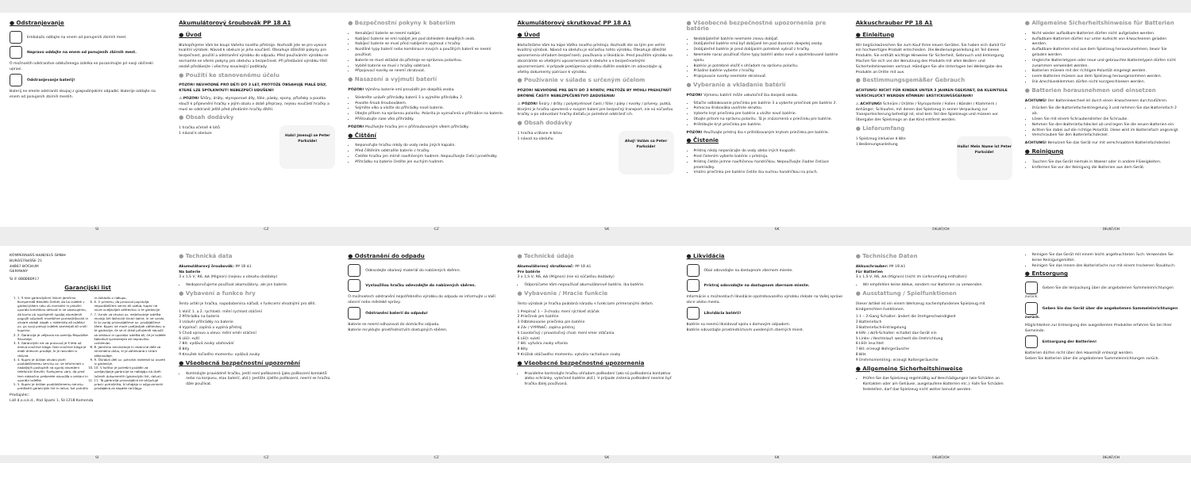● Odstranjevanje
Embalažo oddajte na enem od ponujenih zbirnih mest.
Napravo oddajte na enem od ponujenih zbirnih mest.
O možnostih odstranitve odsluženega izdelka se pozanimajte pri svoji občinski upravi.
Odstranjevanje baterij!
Baterij ne smete odstraniti skupaj z gospodinjskimi odpadki. Baterije oddajte na enem od ponujenih zbirnih mestih.
Akumulátorový šroubovák PP 18 A1
● Úvod
Blahopřejeme Vám ke koupi Vašeho nového přístroje. Rozhodli jste se pro vysoce kvalitní výrobek. Návod k obsluze je jeho součástí. Obsahuje důležité pokyny pro bezpečnost, použití a odstranění výrobku do odpadu. Před použi­váním výrobku se seznamte se všemi pokyny pro obsluhu a bezpečnost. Při předávání výrobku třetí osobě předávejte i všechny související podklady.
● Použití ke stanovenému účelu
POZOR! NEVHODNÉ PRO DĚTI DO 3 LET, PROTOŽE OBSAHUJE MALÉ DÍLY, KTERÉ LZE SPOLKNOUT! NEBEZPEČÍ UDUŠENÍ!
⚠ POZOR! Šňůry, dráty, styroporové díly, fólie, pásky, spony, přívěsky a poutka slouží k připevnění hračky v jejím obalu v době přepravy, nejsou součástí hračky a musí se odstranit ještě před předáním hračky dítěti.
● Obsah dodávky
Haló! Jmenuji se Peter Parkside!
1 hračka včetně 4 bitů
1 návod k obsluze
● Bezpečnostní pokyny k bateriím
Nenabíjecí baterie se nesmí nabíjet.
Nabíjecí baterie se smí nabíjet jen pod dohledem dospělých osob.
Nabíjecí baterie se musí před nabíjením vyjmout z hračky.
Rozdílné typy baterií nebo kombinace nových a použitých baterií se nesmí používat.
Baterie se musí vkládat do přístroje se správnou polaritou.
Vybité baterie se musí z hračky odstranit.
Připojovací svorky se nesmí zkratovat.
● Nasazení a vyjmutí baterií
POZOR! Výměnu baterie smí provádět jen dospělá osoba.
Stiskněte uzávěr přihrádky baterií 3 a vyjměte přihrádku 2.
Povolte šroub šroubovákem.
Sejměte víko a vložte do přihrádky nové baterie.
Dbejte přitom na správnou polaritu. Polarita je vyznačená v přihrádce na baterie.
Přišroubujte zase víko přihrádky.
POZOR! Používejte hračku jen s přišroubovaným víkem přihrádky.
● Čištění
Neponořujte hračku nikdy do vody nebo jiných kapalin.
Před čištěním odstraňte baterie z hračky.
Čistěte hračku jen mírně navlhčeným hadrem. Nepoužívejte čisticí prostředky.
Přihrádku na baterie čistěte jen suchým hadrem.
Akumulátorový skrutkovač PP 18 A1
● Úvod
Blahoželáme Vám ku kúpe Vášho nového prístroja. Rozhodli ste sa tým pre veľmi kvalitný výrobok. Návod na obsluhu je súčasťou tohto výrobku. Obsahuje dôležité upozornenia ohľadom bezpečnosti, používania a likvidácie. Pred po­užitím výrobku sa oboznámte so všetkými upozorneniami k obsluhe a s bezpeč­nostnými upozorneniami. V prípade postúpenia výrobku ďalším osobám im odovzdajte aj všetky dokumenty patriace k výrobku.
● Používanie v súlade s určeným účelom
POZOR! NEVHODNÉ PRE DETI DO 3 ROKOV, PRETOŽE BY MOHLI PREHLTNÚŤ DROBNÉ ČASTI! NEBEZPEČENSTVO ZADUSENIA!
⚠ POZOR! Šnúry / drôty / polystyrénové časti / fólie / pásy / svorky / prívesy, putká, ktorými je hračka upevnená v svojom balení pre bezpečný transport, nie sú súčasťou hračky a po odovzdaní hračky dieťaťu je potrebné odstrá­niť ich.
● Obsah dodávky
Ahoj! Volám sa Peter Parkside!
1 hračka vrátane 4 bitov
1 návod na obsluhu
● Všeobecné bezpečnostné upozornenia pre batérie
Nedobíjateľné batérie nesmiete znovu dobíjať.
Dobíjateľné batérie smú byť dobíjané len pod dozorom dospelej osoby.
Dobíjateľné batérie je pred dobíjaním potrebné vybrať z hračky.
Nesmiete naraz používať rôzne typy batérií alebo nové a opotrebované batérie spolu.
Batérie je potrebné vložiť s ohľadom na správnu polaritu.
Prázdne batérie vyberte z hračky.
Pripojovacie svorky nesmiete skratovať.
● Vyberanie a vkladanie batérií
POZOR! Výmenu batérií môže uskutočniť iba dospelá osoba.
Stlačte odblokovanie priečinka pre batérie 3 a vyberte priečinok pre batérie 2.
Pomocou šrobováka uvoľnite skrutku.
Vyberte kryt priečinka pre batérie a vložte nové batérie.
Dbajte pritom na správnu polaritu. Tá je znázornená v priečinku pre batérie.
Prišróbujte kryt priečinka pre batérie.
POZOR! Používajte prístroj iba s prišróbovaným krytom priečinka pre batérie.
● Čistenie
Prístroj nikdy neponárajte do vody alebo iných kvapalín.
Pred čistením vyberte batérie z prístroja.
Prístroj čistite jemne navlhčenou handričkou. Nepoužívajte žiadne čistiace prostriedky.
Vnútro priečinka pre batérie čistite iba suchou handričkou na prach.
Akkuschrauber PP 18 A1
● Einleitung
Wir beglückwünschen Sie zum Kauf Ihres neuen Gerätes. Sie haben sich damit für ein hochwertiges Produkt entschieden. Die Bedienungsanleitung ist Teil dieses Produkts. Sie enthält wichtige Hinweise für Sicherheit, Gebrauch und Entsor­gung. Machen Sie sich vor der Benutzung des Produkts mit allen Bedien- und Sicherheitshinweisen vertraut. Händigen Sie alle Unterlagen bei Weitergabe des Produkts an Dritte mit aus.
● Bestimmungsgemäßer Gebrauch
ACHTUNG! NICHT FÜR KINDER UNTER 3 JAHREN GEEIGNET, DA KLEINTEILE VERSCHLUCKT WERDEN KÖNNEN! ERSTICKUNGSGEFAHR!
⚠ ACHTUNG! Schnüre / Drähte / Styroporteile / Folien / Bänder / Klammern / Anhänger, Schlaufen, mit denen das Spielzeug in seiner Verpackung zur Transportsicherung befestigt ist, sind kein Teil des Spielzeugs und müssen vor Übergabe des Spielzeugs an das Kind entfernt werden.
● Lieferumfang
Hallo! Mein Name ist Peter Parkside!
1 Spielzeug inklusive 4 Bits
1 Bedienungsanleitung
● Allgemeine Sicherheitshinweise für Batterien
Nicht wieder aufladbare Batterien dürfen nicht aufgeladen werden.
Aufladbare Batterien dürfen nur unter Aufsicht von Erwachsenen geladen werden.
Aufladbare Batterien sind aus dem Spielzeug herauszunehmen, bevor Sie geladen werden.
Ungleiche Batterietypen oder neue und gebrauchte Batterietypen dürfen nicht zusammen verwendet werden.
Batterien müssen mit der richtigen Polarität eingelegt werden.
Leere Batterien müssen aus dem Spielzeug herausgenommen werden.
Die Anschlussklemmen dürfen nicht kurzgeschlossen werden.
● Batterien herausnehmen und einsetzen
ACHTUNG! Der Batteriewechsel ist durch einen Erwachsenen durchzuführen.
Drücken Sie die Batteriefachentriegelung 3 und nehmen Sie das Batte­riefach 2 ab.
Lösen Sie mit einem Schraubendreher die Schraube.
Nehmen Sie den Batteriefachdeckel ab und legen Sie die neuen Batterien ein.
Achten Sie dabei auf die richtige Polarität. Diese wird im Batteriefach angezeigt.
Verschrauben Sie den Batteriefachdeckel.
ACHTUNG! Benutzen Sie das Gerät nur mit verschraubtem Batteriefachdeckel.
● Reinigung
Tauchen Sie das Gerät niemals in Wasser oder in andere Flüssigkeiten.
Entfernen Sie vor der Reinigung die Batterien aus dem Gerät.
SI
CZ
CZ
SK
SK
DE/AT/CH
DE/AT/CH
KOMPERNASS HANDELS GMBH
BURGSTRASSE 21
44867 BOCHUM
GERMANY
SI ✆ 080080917
Garancijski list
1. 1. S tem garancijskim listom jamčimo Kompernaß Handels GmbH, da bo izdelek v garancijskem roku ob normalni in pravilni uporabi brezhibno deloval in se zavezujemo, da bomo ob izpolnjenih spodaj navedenih pogojih odpravili morebitne pomanjkljivosti in okvare zaradi napak v materialu ali izdelavi oz. po svoji presoji izdelek zamenjali ali vrnili kupnino.
2. 2. Garancija je veljavna na ozemlju Republike Slovenije.
3. 3. Garancijski rok za proizvod je 3 leta od dneva izročitve blaga. Dan izročitve blaga je enak dnevom prodaje, ki je razviden iz računa.
4. 4. Kupec je dolžan okvaro javiti pooblaščenemu servisu oz. se informirati o nadaljnjih postopkih na zgoraj navedeni telefonski številki. Svetujemo vam, da pred tem natančno preberete navodila o sestavi in uporabi izdelka.
5. 5. Kupec je dolžan pooblaščenemu servisu predložiti garancijski list in račun, kot potrdilo in dokazilo o nakupu.
6. 6. V primeru, da proizvod popravlja nepooblaščeni servis ali oseba, kupec ne more uveljavljati zahtevkov iz te garancije.
7. 7. Vzroki za okvaro oz. nedelovanje izdelka morajo biti lastnosti stvari same, in ne vzroki, ki so zunaj proizvajalčeve oz. prodajalčeve sfere. Kupec ne more uveljavljati zahtevkov iz te garancije, če se ni držal priloženih navodil za sestavo in uporabo izdelka ali, če je izdelek kakorkoli spremenjen ali nepravilno vzdrževan.
8. 8. Jamčimo servisiranje in rezervne dele za minimalno dobo, ki je zahtevana s strani zakonodaje.
9. 9. Obrabni deli oz. potrošni material so izvzeti iz garancije.
10. 10. V kolikor je potrebni podatki za uveljavljanje garancije se nahajajo na dveh ločenih dokumentih (garancijski list, račun).
11. 11. Ta garancija proizvajalca ne izključuje pravic potrošnika, ki izhajajo iz odgovornosti prodajalca za napake na blagu.
Prodajalec:
Lidl d.o.o.k.d., Pod lipami 1, SI-1218 Komenda
● Technická data
Akumulátorový šroubovák: PP 18 A1
Na baterie
3 x 1,5 V, R6, AA (Mignon) (nejsou v obsahu dodávky)
Nedoporučujeme používat akumulátory, ale jen baterie.
● Vybavení a funkce hry
Tento artikl je hračka, napodobenina nářadí, s funkcemi vhodnými pro děti.
1 Volič 1. a 2. rychlosti: mění rychlost otáčení
2 Přihrádka na baterie
3 Uzávěr přihrádky na baterie
4 Vypínač: zapíná a vypíná přístroj
5 Chod vpravo a vlevo: mění směr otáčení
6 LED: svítí
7 Bit: vydává zvuky utahování
8 Bity
9 Kroužek točivého momentu: vydává zvuky
● Všeobecná bezpečnostní upozornění
Kontrolujte pravidelně hračku, jestli není poškozená (jako poškození kontaktů nebo na korpusu, stav baterií, atd.). Jestliže zjistíte poškození, nesmí se hračka dále používat.
● Odstranění do odpadu
Odevzdejte obalový materiál do nabízených sběren.
Vysloužilou hračku odevzdejte do nabízených sběren.
O možnostech odstranění nepotřebného výrobku do odpadu se informujte u Vaší obecní nebo městské správy.
Odstranění baterií do odpadu!
Baterie se nesmí odhazovat do domácího odpadu.
Baterie recyklujte prostřednictvím dostupných sběren.
● Technické údaje
Akumulátorový skrutkovač: PP 18 A1
Pre batérie
3 x 1,5 V, R6, AA (Mignon) (nie sú súčasťou dodávky)
Odporúčame Vám nepoužívať akumulátorové batérie, iba batérie.
● Vybavenie / Hracie funkcie
Tento výrobok je hračka podobná náradiu s funkciami primeranými deťom.
1 Prepínač 1 – 2-chodu: mení rýchlosť otáčok
2 Priečinok pre batérie
3 Odblokovanie priečinka pre batérie
4 ZA- / VYPÍNAČ: zapína prístroj
5 Ľavotočivý / pravotočivý chod: mení smer otáčania
6 LED: svieti
7 Bit: vytvára zvuky vŕtania
8 Bity
9 Krúžok otáčavého momentu: vytvára rachotiace zvuky
● Všeobecné bezpečnostné upozornenia
Pravidelne kontrolujte hračku ohľadom poškodení (ako sú poškodenia kontaktov alebo schránky, vytečené batérie atď.). V prípade zistenia poškodení nesmie byť hračka ďalej používaná.
● Likvidácia
Obal odovzdajte na dostupnom zbernom mieste.
Prístroj odovzdajte na dostupnom zbernom mieste.
Informácie o možnostiach likvidácie opotrebovaného výrobku získate na Vašej správe obce alebo mesta.
Likvidácia batérií!
Batérie sa nesmú likvidovať spolu s domovým odpadom.
Batérie odovzdajte prostredníctvom uvedených zberných miest.
● Technische Daten
Akkuschrauber: PP 18 A1
Für Batterien
3 x 1,5 V, R6, AA (Mignon) (nicht im Lieferumfang enthalten)
Wir empfehlen keine Akkus, sondern nur Batterien zu verwenden.
● Ausstattung / Spielfunktionen
Dieser Artikel ist ein einem Werkzeug nachempfundenes Spielzeug mit kindgerechten Funktionen.
1 1 – 2-Gang Schalter: ändert die Drehgeschwindigkeit
2 Batteriefach
3 Batteriefach-Entriegelung
4 EIN- / AUS-Schalter: schaltet das Gerät ein
5 Links- / Rechtslauf: wechselt die Drehrichtung
6 LED: leuchtet
7 Bit: erzeugt Bohrgeräusche
8 Bits
9 Drehmomentring: erzeugt Rattergeräusche
● Allgemeine Sicherheitshinweise
Prüfen Sie das Spielzeug regelmäßig auf Beschädigungen (wie Schäden an Kontakten oder am Gehäuse, ausgelaufene Batterien etc.). Falls Sie Schäden feststellen, darf das Spielzeug nicht weiter benutzt werden.
Reinigen Sie das Gerät mit einem leicht angefeuchteten Tuch. Verwenden Sie keine Reinigungsmittel.
Reinigen Sie das Innere des Batteriefachs nur mit einem trockenen Staubtuch.
● Entsorgung
Geben Sie die Verpackung über die angebotenen Sammeleinrichtungen zurück.
Geben Sie das Gerät über die angebotenen Sammeleinrichtungen zurück.
Möglichkeiten zur Entsorgung des ausgedienten Produktes erfahren Sie bei Ihrer Gemeinde.
Entsorgung der Batterien!
Batterien dürfen nicht über den Hausmüll entsorgt werden.
Geben Sie Batterien über die angebotenen Sammeleinrichtungen zurück.
SI
CZ
CZ
SK
SK
DE/AT/CH
DE/AT/CH